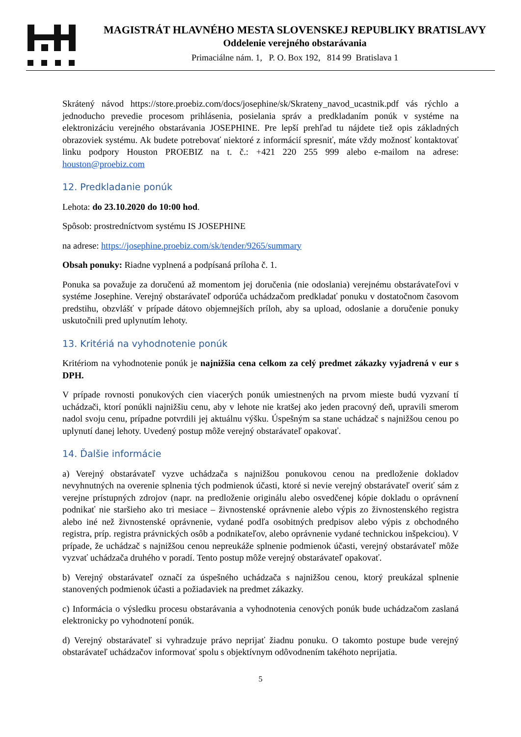MAGISTRÁT HLAVNÉHO MESTA SLOVENSKEJ REPUBLIKY BRATISLAVY
Oddelenie verejného obstarávania
Primaciálne nám. 1, P. O. Box 192, 814 99 Bratislava 1
Skrátený návod https://store.proebiz.com/docs/josephine/sk/Skrateny_navod_ucastnik.pdf vás rýchlo a jednoducho prevedie procesom prihlásenia, posielania správ a predkladaním ponúk v systéme na elektronizáciu verejného obstarávania JOSEPHINE. Pre lepší prehľad tu nájdete tiež opis základných obrazoviek systému. Ak budete potrebovať niektoré z informácií spresniť, máte vždy možnosť kontaktovať linku podpory Houston PROEBIZ na t. č.: +421 220 255 999 alebo e-mailom na adrese: houston@proebiz.com
12. Predkladanie ponúk
Lehota: do 23.10.2020 do 10:00 hod.
Spôsob: prostredníctvom systému IS JOSEPHINE
na adrese: https://josephine.proebiz.com/sk/tender/9265/summary
Obsah ponuky: Riadne vyplnená a podpísaná príloha č. 1.
Ponuka sa považuje za doručenú až momentom jej doručenia (nie odoslania) verejnému obstarávateľovi v systéme Josephine. Verejný obstarávateľ odporúča uchádzačom predkladať ponuku v dostatočnom časovom predstihu, obzvlášť v prípade dátovo objemnejších príloh, aby sa upload, odoslanie a doručenie ponuky uskutočnili pred uplynutím lehoty.
13. Kritériá na vyhodnotenie ponúk
Kritériom na vyhodnotenie ponúk je najnižšia cena celkom za celý predmet zákazky vyjadrená v eur s DPH.
V prípade rovnosti ponukových cien viacerých ponúk umiestnených na prvom mieste budú vyzvaní tí uchádzači, ktorí ponúkli najnižšiu cenu, aby v lehote nie kratšej ako jeden pracovný deň, upravili smerom nadol svoju cenu, prípadne potvrdili jej aktuálnu výšku. Úspešným sa stane uchádzač s najnižšou cenou po uplynutí danej lehoty. Uvedený postup môže verejný obstarávateľ opakovať.
14. Ďalšie informácie
a) Verejný obstarávateľ vyzve uchádzača s najnižšou ponukovou cenou na predloženie dokladov nevyhnutných na overenie splnenia tých podmienok účasti, ktoré si nevie verejný obstarávateľ overiť sám z verejne prístupných zdrojov (napr. na predloženie originálu alebo osvedčenej kópie dokladu o oprávnení podnikať nie staršieho ako tri mesiace – živnostenské oprávnenie alebo výpis zo živnostenského registra alebo iné než živnostenské oprávnenie, vydané podľa osobitných predpisov alebo výpis z obchodného registra, príp. registra právnických osôb a podnikateľov, alebo oprávnenie vydané technickou inšpekciou). V prípade, že uchádzač s najnižšou cenou nepreukáže splnenie podmienok účasti, verejný obstarávateľ môže vyzvať uchádzača druhého v poradí. Tento postup môže verejný obstarávateľ opakovať.
b) Verejný obstarávateľ označí za úspešného uchádzača s najnižšou cenou, ktorý preukázal splnenie stanovených podmienok účasti a požiadaviek na predmet zákazky.
c) Informácia o výsledku procesu obstarávania a vyhodnotenia cenových ponúk bude uchádzačom zaslaná elektronicky po vyhodnotení ponúk.
d) Verejný obstarávateľ si vyhradzuje právo neprijať žiadnu ponuku. O takomto postupe bude verejný obstarávateľ uchádzačov informovať spolu s objektívnym odôvodnením takéhoto neprijatia.
5